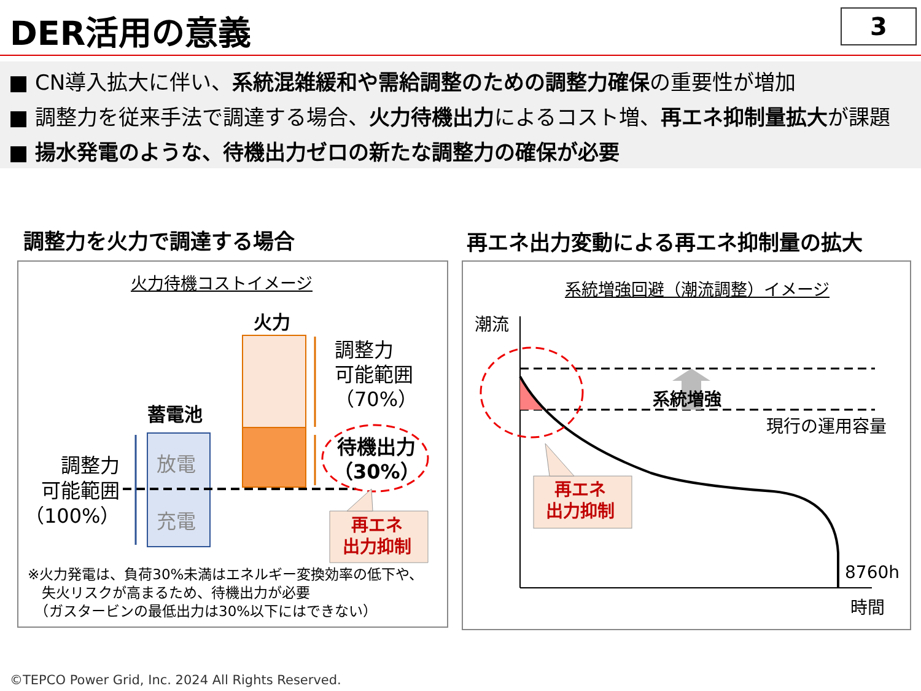DER活用の意義 3
■ CN導入拡大に伴い、系統混雑緩和や需給調整のための調整力確保の重要性が増加
■ 調整力を従来手法で調達する場合、火力待機出力によるコスト増、再エネ抑制量拡大が課題
■ 揚水発電のような、待機出力ゼロの新たな調整力の確保が必要
調整力を火力で調達する場合
再エネ出力変動による再エネ抑制量の拡大
火力待機コストイメージ
火力
調整力
可能範囲
（70%）
蓄電池
放電
充電
調整力
可能範囲
（100%）
待機出力
（30%）
再エネ
出力抑制
※火力発電は、負荷30%未満はエネルギー変換効率の低下や、
　失火リスクが高まるため、待機出力が必要
　（ガスタービンの最低出力は30%以下にはできない）
系統増強回避（潮流調整）イメージ
潮流
系統増強
現行の運用容量
再エネ
出力抑制
8760h
時間
©TEPCO Power Grid, Inc. 2024 All Rights Reserved.